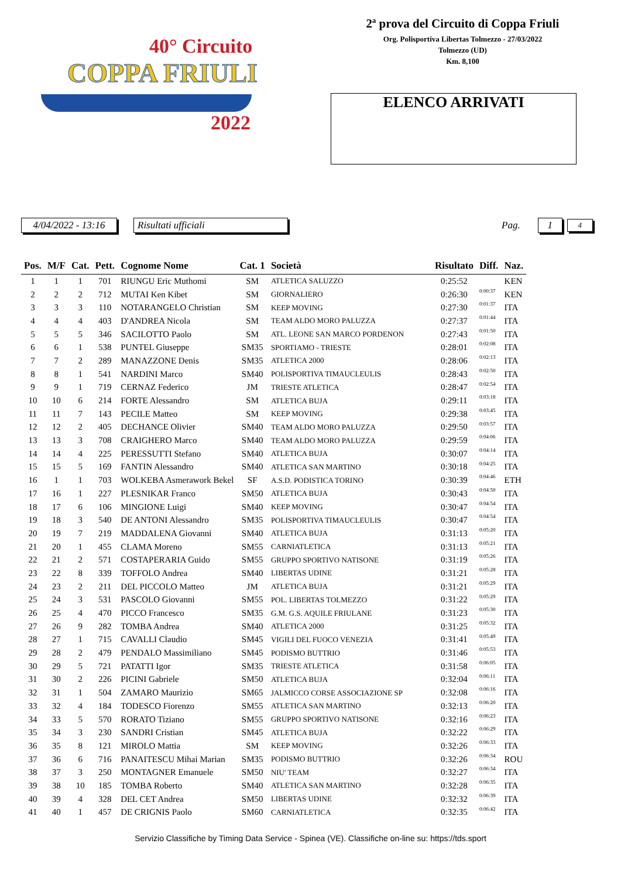40° Circuito
COPPA FRIULI
2022
2ª prova del Circuito di Coppa Friuli
Org. Polisportiva Libertas Tolmezzo - 27/03/2022
Tolmezzo (UD)
Km. 8,100
ELENCO ARRIVATI
4/04/2022 - 13:16 Risultati ufficiali Pag. 1 4
| Pos. | M/F | Cat. | Pett. | Cognome Nome | Cat. 1 | Società | Risultato | Diff. | Naz. |
| --- | --- | --- | --- | --- | --- | --- | --- | --- | --- |
| 1 | 1 | 1 | 701 | RIUNGU Eric Muthomi | SM | ATLETICA SALUZZO | 0:25:52 | | KEN |
| 2 | 2 | 2 | 712 | MUTAI Ken Kibet | SM | GIORNALIERO | 0:26:30 | 0:00:37 | KEN |
| 3 | 3 | 3 | 110 | NOTARANGELO Christian | SM | KEEP MOVING | 0:27:30 | 0:01:37 | ITA |
| 4 | 4 | 4 | 403 | D'ANDREA Nicola | SM | TEAM ALDO MORO PALUZZA | 0:27:37 | 0:01:44 | ITA |
| 5 | 5 | 5 | 346 | SACILOTTO Paolo | SM | ATL. LEONE SAN MARCO PORDENON | 0:27:43 | 0:01:50 | ITA |
| 6 | 6 | 1 | 538 | PUNTEL Giuseppe | SM35 | SPORTIAMO - TRIESTE | 0:28:01 | 0:02:08 | ITA |
| 7 | 7 | 2 | 289 | MANAZZONE Denis | SM35 | ATLETICA 2000 | 0:28:06 | 0:02:13 | ITA |
| 8 | 8 | 1 | 541 | NARDINI Marco | SM40 | POLISPORTIVA TIMAUCLEULIS | 0:28:43 | 0:02:50 | ITA |
| 9 | 9 | 1 | 719 | CERNAZ Federico | JM | TRIESTE ATLETICA | 0:28:47 | 0:02:54 | ITA |
| 10 | 10 | 6 | 214 | FORTE Alessandro | SM | ATLETICA BUJA | 0:29:11 | 0:03:18 | ITA |
| 11 | 11 | 7 | 143 | PECILE Matteo | SM | KEEP MOVING | 0:29:38 | 0:03:45 | ITA |
| 12 | 12 | 2 | 405 | DECHANCE Olivier | SM40 | TEAM ALDO MORO PALUZZA | 0:29:50 | 0:03:57 | ITA |
| 13 | 13 | 3 | 708 | CRAIGHERO Marco | SM40 | TEAM ALDO MORO PALUZZA | 0:29:59 | 0:04:06 | ITA |
| 14 | 14 | 4 | 225 | PERESSUTTI Stefano | SM40 | ATLETICA BUJA | 0:30:07 | 0:04:14 | ITA |
| 15 | 15 | 5 | 169 | FANTIN Alessandro | SM40 | ATLETICA SAN MARTINO | 0:30:18 | 0:04:25 | ITA |
| 16 | 1 | 1 | 703 | WOLKEBA Asmerawork Bekel | SF | A.S.D. PODISTICA TORINO | 0:30:39 | 0:04:46 | ETH |
| 17 | 16 | 1 | 227 | PLESNIKAR Franco | SM50 | ATLETICA BUJA | 0:30:43 | 0:04:50 | ITA |
| 18 | 17 | 6 | 106 | MINGIONE Luigi | SM40 | KEEP MOVING | 0:30:47 | 0:04:54 | ITA |
| 19 | 18 | 3 | 540 | DE ANTONI Alessandro | SM35 | POLISPORTIVA TIMAUCLEULIS | 0:30:47 | 0:04:54 | ITA |
| 20 | 19 | 7 | 219 | MADDALENA Giovanni | SM40 | ATLETICA BUJA | 0:31:13 | 0:05:20 | ITA |
| 21 | 20 | 1 | 455 | CLAMA Moreno | SM55 | CARNIATLETICA | 0:31:13 | 0:05:21 | ITA |
| 22 | 21 | 2 | 571 | COSTAPERARIA Guido | SM55 | GRUPPO SPORTIVO NATISONE | 0:31:19 | 0:05:26 | ITA |
| 23 | 22 | 8 | 339 | TOFFOLO Andrea | SM40 | LIBERTAS UDINE | 0:31:21 | 0:05:28 | ITA |
| 24 | 23 | 2 | 211 | DEL PICCOLO Matteo | JM | ATLETICA BUJA | 0:31:21 | 0:05:29 | ITA |
| 25 | 24 | 3 | 531 | PASCOLO Giovanni | SM55 | POL. LIBERTAS TOLMEZZO | 0:31:22 | 0:05:29 | ITA |
| 26 | 25 | 4 | 470 | PICCO Francesco | SM35 | G.M. G.S. AQUILE FRIULANE | 0:31:23 | 0:05:30 | ITA |
| 27 | 26 | 9 | 282 | TOMBA Andrea | SM40 | ATLETICA 2000 | 0:31:25 | 0:05:32 | ITA |
| 28 | 27 | 1 | 715 | CAVALLI Claudio | SM45 | VIGILI DEL FUOCO VENEZIA | 0:31:41 | 0:05:49 | ITA |
| 29 | 28 | 2 | 479 | PENDALO Massimiliano | SM45 | PODISMO BUTTRIO | 0:31:46 | 0:05:53 | ITA |
| 30 | 29 | 5 | 721 | PATATTI Igor | SM35 | TRIESTE ATLETICA | 0:31:58 | 0:06:05 | ITA |
| 31 | 30 | 2 | 226 | PICINI Gabriele | SM50 | ATLETICA BUJA | 0:32:04 | 0:06:11 | ITA |
| 32 | 31 | 1 | 504 | ZAMARO Maurizio | SM65 | JALMICCO CORSE ASSOCIAZIONE SP | 0:32:08 | 0:06:16 | ITA |
| 33 | 32 | 4 | 184 | TODESCO Fiorenzo | SM55 | ATLETICA SAN MARTINO | 0:32:13 | 0:06:20 | ITA |
| 34 | 33 | 5 | 570 | RORATO Tiziano | SM55 | GRUPPO SPORTIVO NATISONE | 0:32:16 | 0:06:23 | ITA |
| 35 | 34 | 3 | 230 | SANDRI Cristian | SM45 | ATLETICA BUJA | 0:32:22 | 0:06:29 | ITA |
| 36 | 35 | 8 | 121 | MIROLO Mattia | SM | KEEP MOVING | 0:32:26 | 0:06:33 | ITA |
| 37 | 36 | 6 | 716 | PANAITESCU Mihai Marian | SM35 | PODISMO BUTTRIO | 0:32:26 | 0:06:34 | ROU |
| 38 | 37 | 3 | 250 | MONTAGNER Emanuele | SM50 | NIU' TEAM | 0:32:27 | 0:06:34 | ITA |
| 39 | 38 | 10 | 185 | TOMBA Roberto | SM40 | ATLETICA SAN MARTINO | 0:32:28 | 0:06:35 | ITA |
| 40 | 39 | 4 | 328 | DEL CET Andrea | SM50 | LIBERTAS UDINE | 0:32:32 | 0:06:39 | ITA |
| 41 | 40 | 1 | 457 | DE CRIGNIS Paolo | SM60 | CARNIATLETICA | 0:32:35 | 0:06:42 | ITA |
Servizio Classifiche by Timing Data Service - Spinea (VE). Classifiche on-line su: https://tds.sport